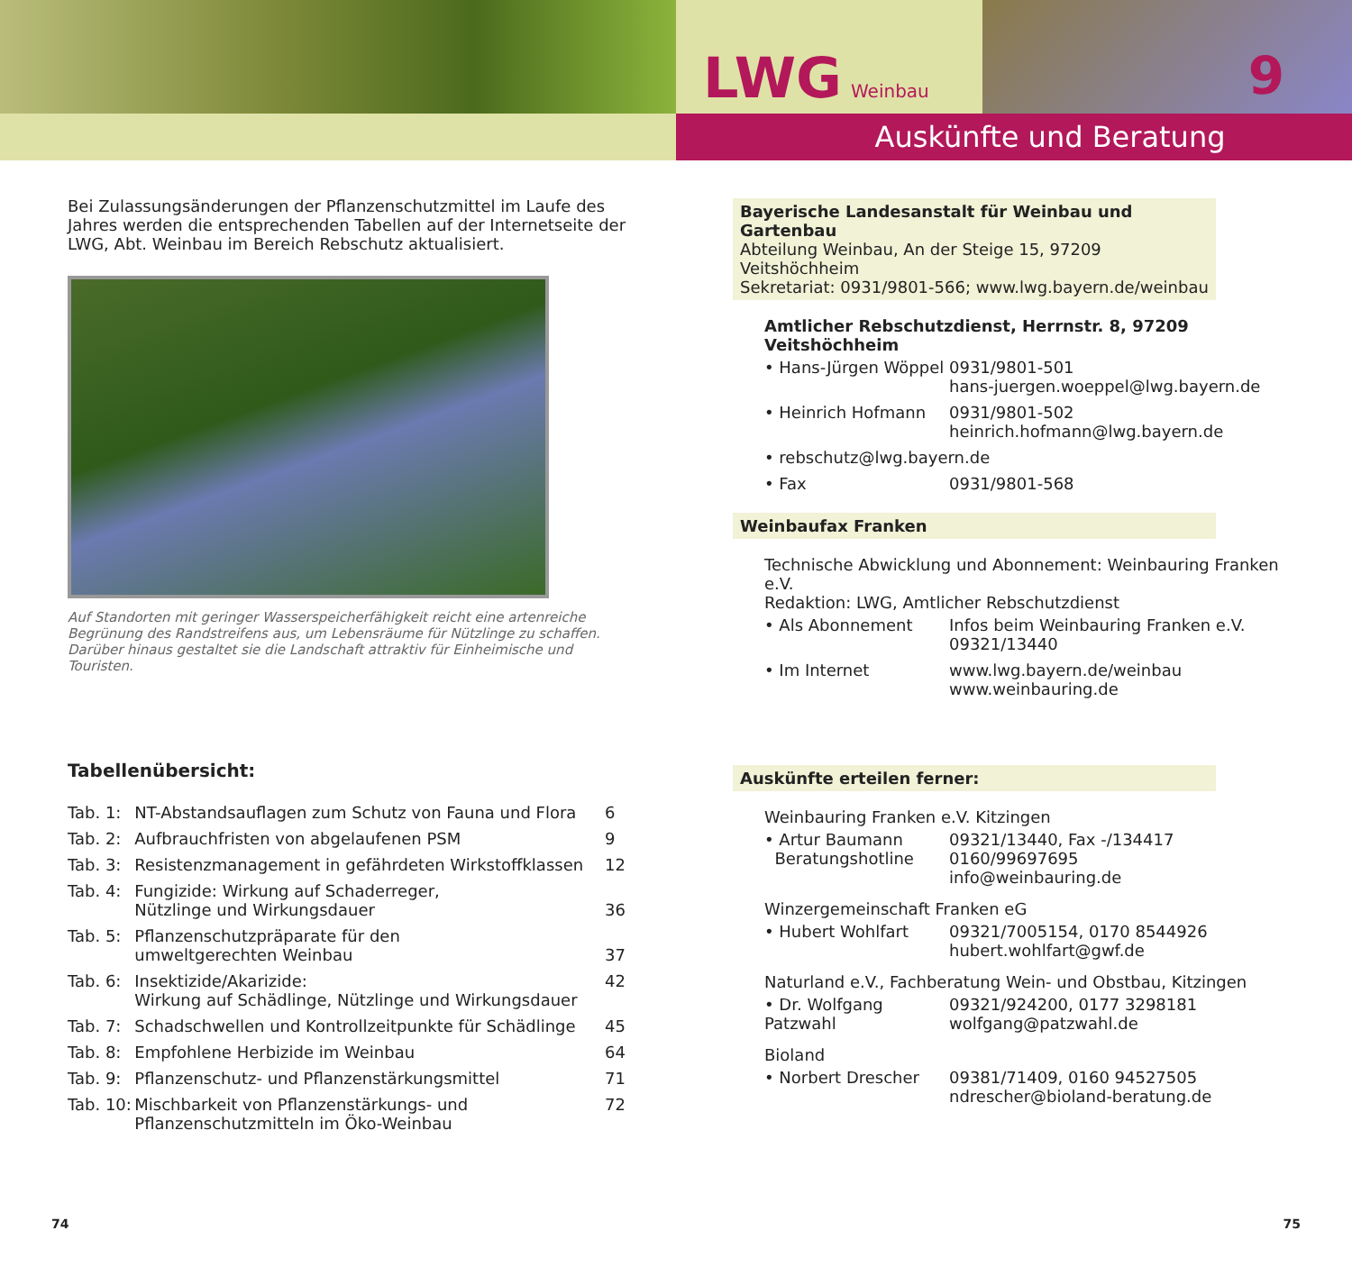LWG Weinbau 9
Auskünfte und Beratung
Bei Zulassungsänderungen der Pflanzenschutzmittel im Laufe des Jahres werden die entsprechenden Tabellen auf der Internetseite der LWG, Abt. Weinbau im Bereich Rebschutz aktualisiert.
Auf Standorten mit geringer Wasserspeicherfähigkeit reicht eine artenreiche Begrünung des Randstreifens aus, um Lebensräume für Nützlinge zu schaffen. Darüber hinaus gestaltet sie die Landschaft attraktiv für Einheimische und Touristen.
Tabellenübersicht:
| Tab. 1: | NT-Abstandsauflagen zum Schutz von Fauna und Flora | 6 |
| Tab. 2: | Aufbrauchfristen von abgelaufenen PSM | 9 |
| Tab. 3: | Resistenzmanagement in gefährdeten Wirkstoffklassen | 12 |
| Tab. 4: | Fungizide: Wirkung auf Schaderreger, Nützlinge und Wirkungsdauer | 36 |
| Tab. 5: | Pflanzenschutzpräparate für den umweltgerechten Weinbau | 37 |
| Tab. 6: | Insektizide/Akarizide: Wirkung auf Schädlinge, Nützlinge und Wirkungsdauer | 42 |
| Tab. 7: | Schadschwellen und Kontrollzeitpunkte für Schädlinge | 45 |
| Tab. 8: | Empfohlene Herbizide im Weinbau | 64 |
| Tab. 9: | Pflanzenschutz- und Pflanzenstärkungsmittel | 71 |
| Tab. 10: | Mischbarkeit von Pflanzenstärkungs- und Pflanzenschutzmitteln im Öko-Weinbau | 72 |
Bayerische Landesanstalt für Weinbau und Gartenbau
Abteilung Weinbau, An der Steige 15, 97209 Veitshöchheim
Sekretariat: 0931/9801-566; www.lwg.bayern.de/weinbau
Amtlicher Rebschutzdienst, Herrnstr. 8, 97209 Veitshöchheim
| • Hans-Jürgen Wöppel | 0931/9801-501 hans-juergen.woeppel@lwg.bayern.de |
| • Heinrich Hofmann | 0931/9801-502 heinrich.hofmann@lwg.bayern.de |
| • rebschutz@lwg.bayern.de | |
| • Fax | 0931/9801-568 |
Weinbaufax Franken
Technische Abwicklung und Abonnement: Weinbauring Franken e.V.
Redaktion: LWG, Amtlicher Rebschutzdienst
| • Als Abonnement | Infos beim Weinbauring Franken e.V. 09321/13440 |
| • Im Internet | www.lwg.bayern.de/weinbau www.weinbauring.de |
Auskünfte erteilen ferner:
Weinbauring Franken e.V. Kitzingen
| • Artur Baumann Beratungshotline | 09321/13440, Fax -/134417 0160/99697695 info@weinbauring.de |
Winzergemeinschaft Franken eG
| • Hubert Wohlfart | 09321/7005154, 0170 8544926 hubert.wohlfart@gwf.de |
Naturland e.V., Fachberatung Wein- und Obstbau, Kitzingen
| • Dr. Wolfgang Patzwahl | 09321/924200, 0177 3298181 wolfgang@patzwahl.de |
Bioland
| • Norbert Drescher | 09381/71409, 0160 94527505 ndrescher@bioland-beratung.de |
74 75